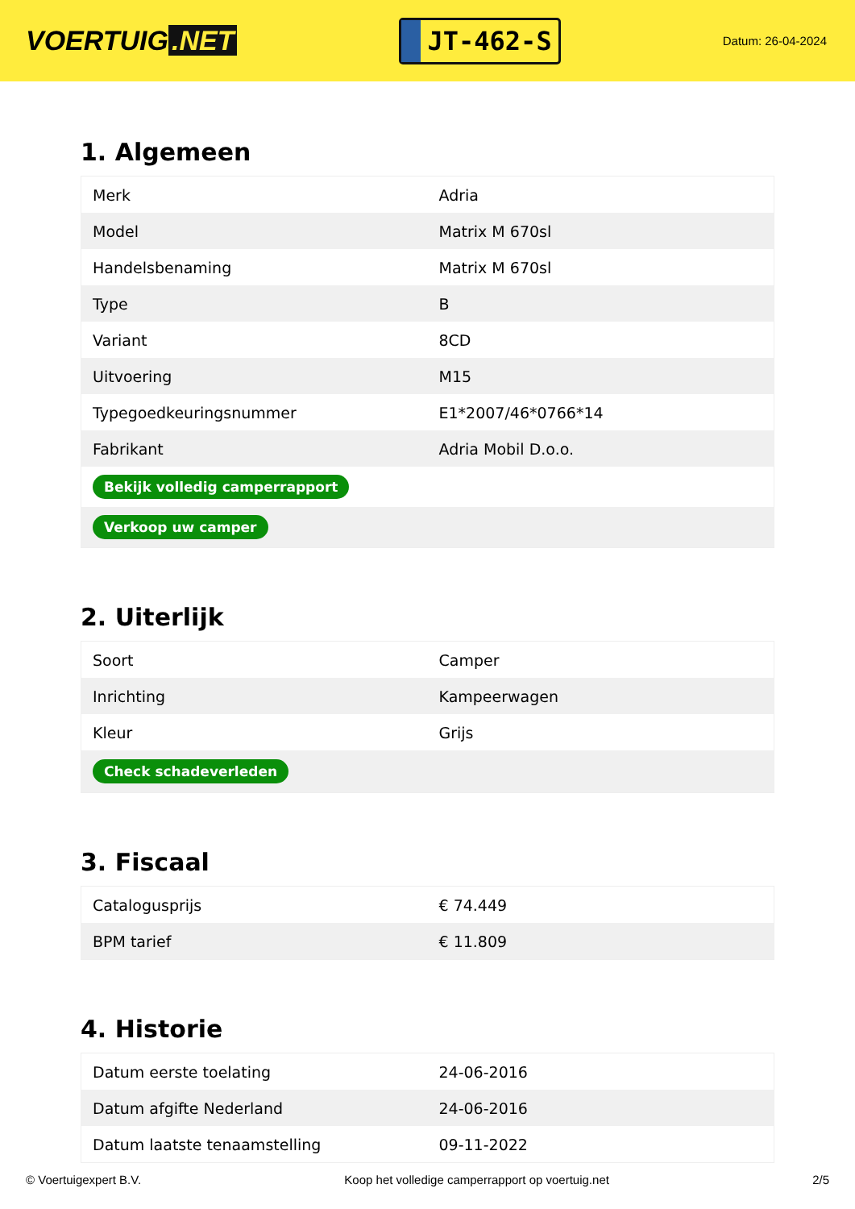VOERTUIG.NET
JT-462-S
Datum: 26-04-2024
1. Algemeen
| Merk | Adria |
| Model | Matrix M 670sl |
| Handelsbenaming | Matrix M 670sl |
| Type | B |
| Variant | 8CD |
| Uitvoering | M15 |
| Typegoedkeuringsnummer | E1*2007/46*0766*14 |
| Fabrikant | Adria Mobil D.o.o. |
| Bekijk volledig camperrapport | |
| Verkoop uw camper | |
2. Uiterlijk
| Soort | Camper |
| Inrichting | Kampeerwagen |
| Kleur | Grijs |
| Check schadeverleden | |
3. Fiscaal
| Catalogusprijs | € 74.449 |
| BPM tarief | € 11.809 |
4. Historie
| Datum eerste toelating | 24-06-2016 |
| Datum afgifte Nederland | 24-06-2016 |
| Datum laatste tenaamstelling | 09-11-2022 |
© Voertuigexpert B.V. Koop het volledige camperrapport op voertuig.net 2/5